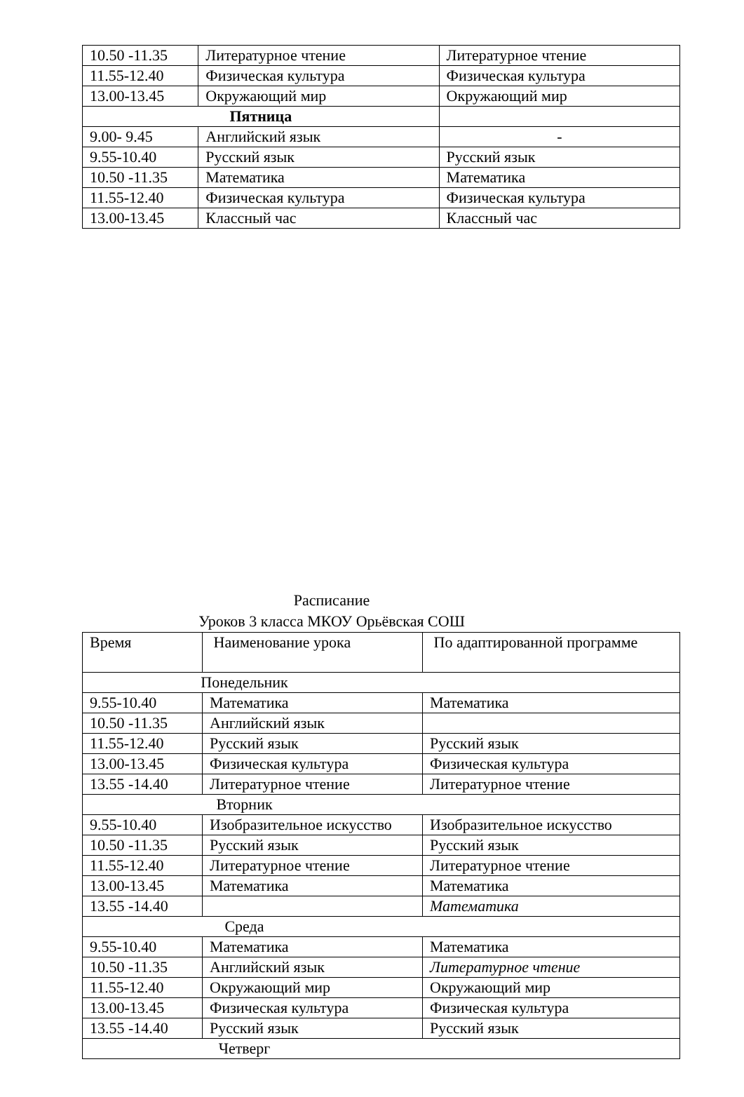| 10.50 -11.35 | Литературное чтение | Литературное чтение |
| 11.55-12.40 | Физическая культура | Физическая культура |
| 13.00-13.45 | Окружающий мир | Окружающий мир |
| Пятница | | |
| 9.00- 9.45 | Английский язык | - |
| 9.55-10.40 | Русский язык | Русский язык |
| 10.50 -11.35 | Математика | Математика |
| 11.55-12.40 | Физическая культура | Физическая культура |
| 13.00-13.45 | Классный час | Классный час |
Расписание
Уроков 3 класса МКОУ Орьёвская СОШ
| Время | Наименование урока | По адаптированной программе |
| Понедельник | | |
| 9.55-10.40 | Математика | Математика |
| 10.50 -11.35 | Английский язык | |
| 11.55-12.40 | Русский язык | Русский язык |
| 13.00-13.45 | Физическая культура | Физическая культура |
| 13.55 -14.40 | Литературное чтение | Литературное чтение |
| Вторник | | |
| 9.55-10.40 | Изобразительное искусство | Изобразительное искусство |
| 10.50 -11.35 | Русский язык | Русский язык |
| 11.55-12.40 | Литературное чтение | Литературное чтение |
| 13.00-13.45 | Математика | Математика |
| 13.55 -14.40 | | Математика |
| Среда | | |
| 9.55-10.40 | Математика | Математика |
| 10.50 -11.35 | Английский язык | Литературное чтение |
| 11.55-12.40 | Окружающий мир | Окружающий мир |
| 13.00-13.45 | Физическая культура | Физическая культура |
| 13.55 -14.40 | Русский язык | Русский язык |
| Четверг | | |